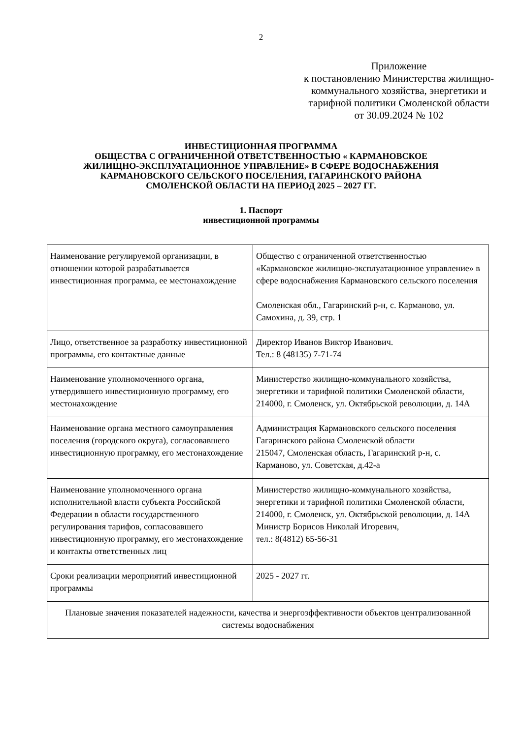2
Приложение
к постановлению Министерства жилищно-коммунального хозяйства, энергетики и тарифной политики Смоленской области
от 30.09.2024 № 102
ИНВЕСТИЦИОННАЯ ПРОГРАММА
ОБЩЕСТВА С ОГРАНИЧЕННОЙ ОТВЕТСТВЕННОСТЬЮ « КАРМАНОВСКОЕ
ЖИЛИЩНО-ЭКСПЛУАТАЦИОННОЕ УПРАВЛЕНИЕ» В СФЕРЕ ВОДОСНАБЖЕНИЯ
КАРМАНОВСКОГО СЕЛЬСКОГО ПОСЕЛЕНИЯ, ГАГАРИНСКОГО РАЙОНА
СМОЛЕНСКОЙ ОБЛАСТИ НА ПЕРИОД 2025 – 2027 ГГ.
1. Паспорт
инвестиционной программы
| Наименование регулируемой организации, в отношении которой разрабатывается инвестиционная программа, ее местонахождение | Общество с ограниченной ответственностью «Кармановское жилищно-эксплуатационное управление» в сфере водоснабжения Кармановского сельского поселения Смоленская обл., Гагаринский р-н, с. Карманово, ул. Самохина, д. 39, стр. 1 |
| Лицо, ответственное за разработку инвестиционной программы, его контактные данные | Директор Иванов Виктор Иванович. Тел.: 8 (48135) 7-71-74 |
| Наименование уполномоченного органа, утвердившего инвестиционную программу, его местонахождение | Министерство жилищно-коммунального хозяйства, энергетики и тарифной политики Смоленской области, 214000, г. Смоленск, ул. Октябрьской революции, д. 14А |
| Наименование органа местного самоуправления поселения (городского округа), согласовавшего инвестиционную программу, его местонахождение | Администрация Кармановского сельского поселения Гагаринского района Смоленской области 215047, Смоленская область, Гагаринский р-н, с. Карманово, ул. Советская, д.42-а |
| Наименование уполномоченного органа исполнительной власти субъекта Российской Федерации в области государственного регулирования тарифов, согласовавшего инвестиционную программу, его местонахождение и контакты ответственных лиц | Министерство жилищно-коммунального хозяйства, энергетики и тарифной политики Смоленской области, 214000, г. Смоленск, ул. Октябрьской революции, д. 14А Министр Борисов Николай Игоревич, тел.: 8(4812) 65-56-31 |
| Сроки реализации мероприятий инвестиционной программы | 2025 - 2027 гг. |
| Плановые значения показателей надежности, качества и энергоэффективности объектов централизованной системы водоснабжения | |